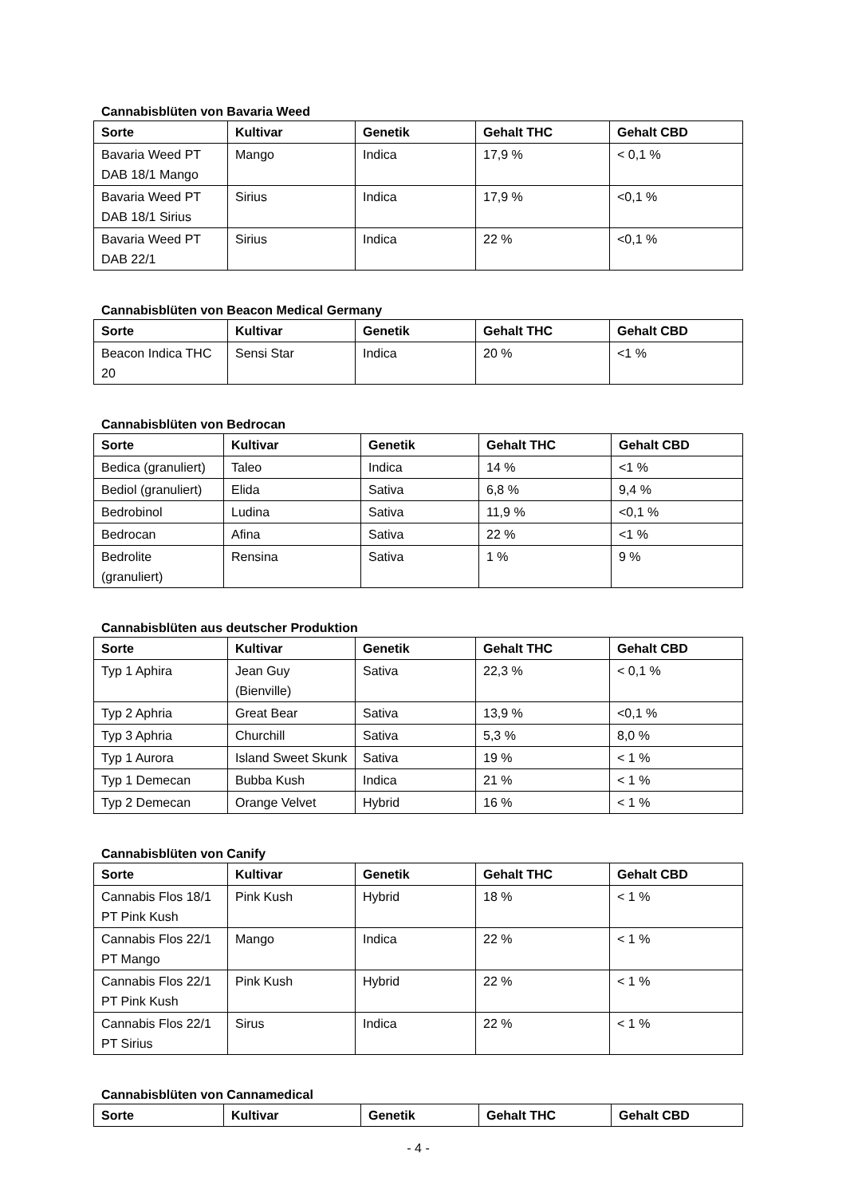Cannabisblüten von Bavaria Weed
| Sorte | Kultivar | Genetik | Gehalt THC | Gehalt CBD |
| --- | --- | --- | --- | --- |
| Bavaria Weed PT DAB 18/1 Mango | Mango | Indica | 17,9 % | < 0,1 % |
| Bavaria Weed PT DAB 18/1 Sirius | Sirius | Indica | 17,9 % | <0,1 % |
| Bavaria Weed PT DAB 22/1 | Sirius | Indica | 22 % | <0,1 % |
Cannabisblüten von Beacon Medical Germany
| Sorte | Kultivar | Genetik | Gehalt THC | Gehalt CBD |
| --- | --- | --- | --- | --- |
| Beacon Indica THC 20 | Sensi Star | Indica | 20 % | <1 % |
Cannabisblüten von Bedrocan
| Sorte | Kultivar | Genetik | Gehalt THC | Gehalt CBD |
| --- | --- | --- | --- | --- |
| Bedica (granuliert) | Taleo | Indica | 14 % | <1 % |
| Bediol (granuliert) | Elida | Sativa | 6,8 % | 9,4 % |
| Bedrobinol | Ludina | Sativa | 11,9 % | <0,1 % |
| Bedrocan | Afina | Sativa | 22 % | <1 % |
| Bedrolite (granuliert) | Rensina | Sativa | 1 % | 9 % |
Cannabisblüten aus deutscher Produktion
| Sorte | Kultivar | Genetik | Gehalt THC | Gehalt CBD |
| --- | --- | --- | --- | --- |
| Typ 1 Aphira | Jean Guy (Bienville) | Sativa | 22,3 % | < 0,1 % |
| Typ 2 Aphria | Great Bear | Sativa | 13,9 % | <0,1 % |
| Typ 3 Aphria | Churchill | Sativa | 5,3 % | 8,0 % |
| Typ 1 Aurora | Island Sweet Skunk | Sativa | 19 % | < 1 % |
| Typ 1 Demecan | Bubba Kush | Indica | 21 % | < 1 % |
| Typ 2 Demecan | Orange Velvet | Hybrid | 16 % | < 1 % |
Cannabisblüten von Canify
| Sorte | Kultivar | Genetik | Gehalt THC | Gehalt CBD |
| --- | --- | --- | --- | --- |
| Cannabis Flos 18/1 PT Pink Kush | Pink Kush | Hybrid | 18 % | < 1 % |
| Cannabis Flos 22/1 PT Mango | Mango | Indica | 22 % | < 1 % |
| Cannabis Flos 22/1 PT Pink Kush | Pink Kush | Hybrid | 22 % | < 1 % |
| Cannabis Flos 22/1 PT Sirius | Sirus | Indica | 22 % | < 1 % |
Cannabisblüten von Cannamedical
| Sorte | Kultivar | Genetik | Gehalt THC | Gehalt CBD |
| --- | --- | --- | --- | --- |
- 4 -